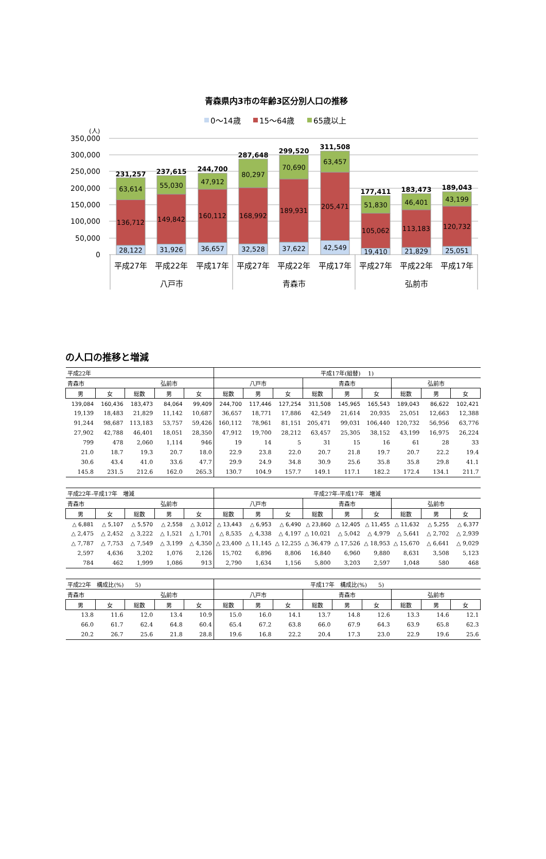青森県内3市の年齢3区分別人口の推移
0～14歳
15～64歳
65歳以上
(人)
350,000
300,000
250,000
200,000
150,000
100,000
50,000
0
28,122
136,712
63,614
231,257
31,926
149,842
55,030
237,615
36,657
160,112
47,912
244,700
32,528
168,992
80,297
287,648
37,622
189,931
70,690
299,520
42,549
205,471
63,457
311,508
19,410
105,062
51,830
177,411
21,829
113,183
46,401
183,473
25,051
120,732
43,199
189,043
平成27年
平成22年
平成17年
平成27年
平成22年
平成17年
平成27年
平成22年
平成17年
八戸市
青森市
弘前市
の人口の推移と増減
| 平成22年 | | | | | 平成17年(組替) 1) | | | | | | | | |
| 青森市 | | 弘前市 | | | 八戸市 | | | 青森市 | | | 弘前市 | | |
| 男 | 女 | 総数 | 男 | 女 | 総数 | 男 | 女 | 総数 | 男 | 女 | 総数 | 男 | 女 |
| 139,084 | 160,436 | 183,473 | 84,064 | 99,409 | 244,700 | 117,446 | 127,254 | 311,508 | 145,965 | 165,543 | 189,043 | 86,622 | 102,421 |
| 19,139 | 18,483 | 21,829 | 11,142 | 10,687 | 36,657 | 18,771 | 17,886 | 42,549 | 21,614 | 20,935 | 25,051 | 12,663 | 12,388 |
| 91,244 | 98,687 | 113,183 | 53,757 | 59,426 | 160,112 | 78,961 | 81,151 | 205,471 | 99,031 | 106,440 | 120,732 | 56,956 | 63,776 |
| 27,902 | 42,788 | 46,401 | 18,051 | 28,350 | 47,912 | 19,700 | 28,212 | 63,457 | 25,305 | 38,152 | 43,199 | 16,975 | 26,224 |
| 799 | 478 | 2,060 | 1,114 | 946 | 19 | 14 | 5 | 31 | 15 | 16 | 61 | 28 | 33 |
| 21.0 | 18.7 | 19.3 | 20.7 | 18.0 | 22.9 | 23.8 | 22.0 | 20.7 | 21.8 | 19.7 | 20.7 | 22.2 | 19.4 |
| 30.6 | 43.4 | 41.0 | 33.6 | 47.7 | 29.9 | 24.9 | 34.8 | 30.9 | 25.6 | 35.8 | 35.8 | 29.8 | 41.1 |
| 145.8 | 231.5 | 212.6 | 162.0 | 265.3 | 130.7 | 104.9 | 157.7 | 149.1 | 117.1 | 182.2 | 172.4 | 134.1 | 211.7 |
| 平成22年-平成17年 増減 | | | | | 平成27年-平成17年 増減 | | | | | | | | |
| 青森市 | | 弘前市 | | | 八戸市 | | | 青森市 | | | 弘前市 | | |
| 男 | 女 | 総数 | 男 | 女 | 総数 | 男 | 女 | 総数 | 男 | 女 | 総数 | 男 | 女 |
| △ 6,881 | △ 5,107 | △ 5,570 | △ 2,558 | △ 3,012 | △ 13,443 | △ 6,953 | △ 6,490 | △ 23,860 | △ 12,405 | △ 11,455 | △ 11,632 | △ 5,255 | △ 6,377 |
| △ 2,475 | △ 2,452 | △ 3,222 | △ 1,521 | △ 1,701 | △ 8,535 | △ 4,338 | △ 4,197 | △ 10,021 | △ 5,042 | △ 4,979 | △ 5,641 | △ 2,702 | △ 2,939 |
| △ 7,787 | △ 7,753 | △ 7,549 | △ 3,199 | △ 4,350 | △ 23,400 | △ 11,145 | △ 12,255 | △ 36,479 | △ 17,526 | △ 18,953 | △ 15,670 | △ 6,641 | △ 9,029 |
| 2,597 | 4,636 | 3,202 | 1,076 | 2,126 | 15,702 | 6,896 | 8,806 | 16,840 | 6,960 | 9,880 | 8,631 | 3,508 | 5,123 |
| 784 | 462 | 1,999 | 1,086 | 913 | 2,790 | 1,634 | 1,156 | 5,800 | 3,203 | 2,597 | 1,048 | 580 | 468 |
| 平成22年 構成比(%) 5) | | | | | 平成17年 構成比(%) 5) | | | | | | | | |
| 青森市 | | 弘前市 | | | 八戸市 | | | 青森市 | | | 弘前市 | | |
| 男 | 女 | 総数 | 男 | 女 | 総数 | 男 | 女 | 総数 | 男 | 女 | 総数 | 男 | 女 |
| 13.8 | 11.6 | 12.0 | 13.4 | 10.9 | 15.0 | 16.0 | 14.1 | 13.7 | 14.8 | 12.6 | 13.3 | 14.6 | 12.1 |
| 66.0 | 61.7 | 62.4 | 64.8 | 60.4 | 65.4 | 67.2 | 63.8 | 66.0 | 67.9 | 64.3 | 63.9 | 65.8 | 62.3 |
| 20.2 | 26.7 | 25.6 | 21.8 | 28.8 | 19.6 | 16.8 | 22.2 | 20.4 | 17.3 | 23.0 | 22.9 | 19.6 | 25.6 |